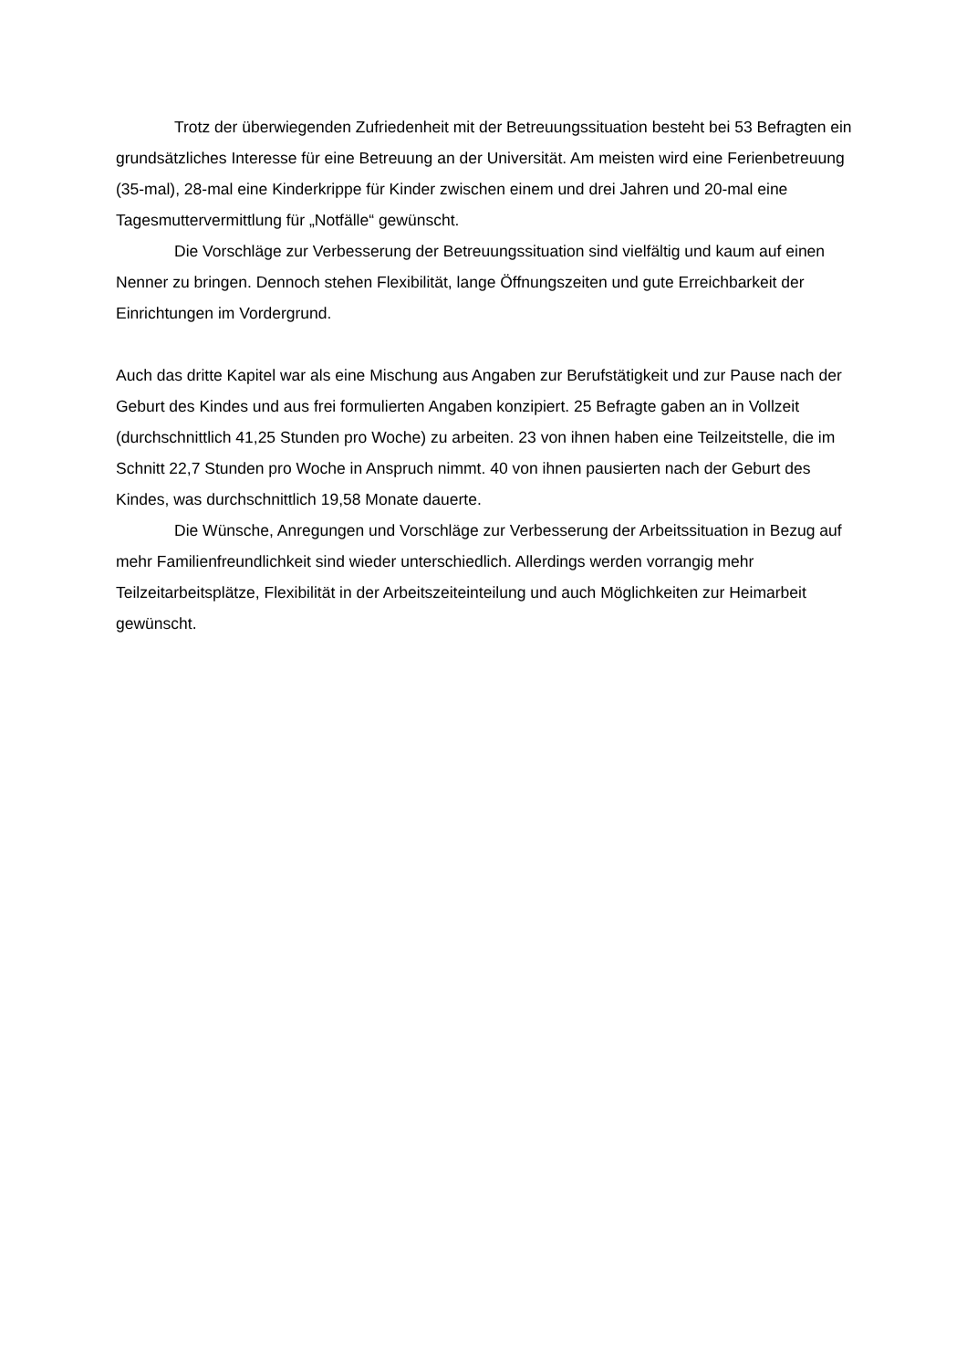Trotz der überwiegenden Zufriedenheit mit der Betreuungssituation besteht bei 53 Befragten ein grundsätzliches Interesse für eine Betreuung an der Universität. Am meisten wird eine Ferienbetreuung (35-mal), 28-mal eine Kinderkrippe für Kinder zwischen einem und drei Jahren und 20-mal eine Tagesmuttervermittlung für „Notfälle“ gewünscht.
Die Vorschläge zur Verbesserung der Betreuungssituation sind vielfältig und kaum auf einen Nenner zu bringen. Dennoch stehen Flexibilität, lange Öffnungszeiten und gute Erreichbarkeit der Einrichtungen im Vordergrund.
Auch das dritte Kapitel war als eine Mischung aus Angaben zur Berufstätigkeit und zur Pause nach der Geburt des Kindes und aus frei formulierten Angaben konzipiert. 25 Befragte gaben an in Vollzeit (durchschnittlich 41,25 Stunden pro Woche) zu arbeiten. 23 von ihnen haben eine Teilzeitstelle, die im Schnitt 22,7 Stunden pro Woche in Anspruch nimmt. 40 von ihnen pausierten nach der Geburt des Kindes, was durchschnittlich 19,58 Monate dauerte.
Die Wünsche, Anregungen und Vorschläge zur Verbesserung der Arbeitssituation in Bezug auf mehr Familienfreundlichkeit sind wieder unterschiedlich. Allerdings werden vorrangig mehr Teilzeitarbeitsplätze, Flexibilität in der Arbeitszeiteinteilung und auch Möglichkeiten zur Heimarbeit gewünscht.